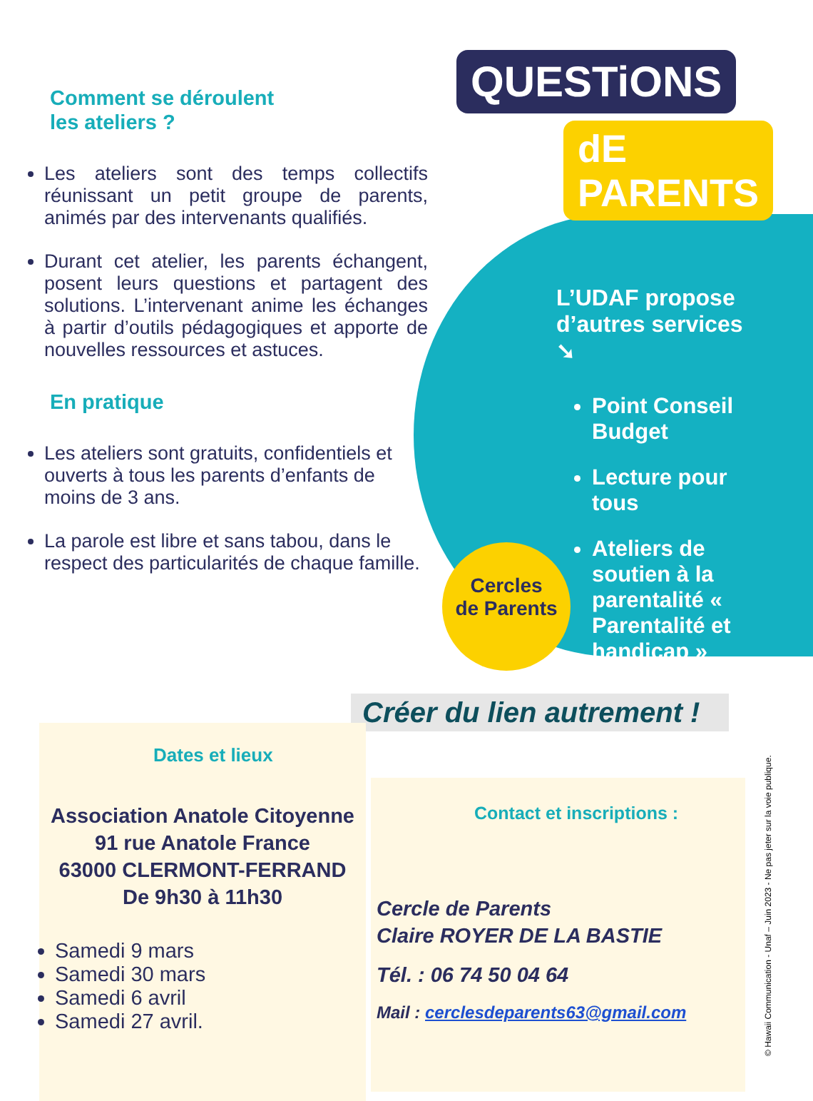Comment se déroulent
les ateliers ?
Les ateliers sont des temps collectifs réunissant un petit groupe de parents, animés par des intervenants qualifiés.
Durant cet atelier, les parents échangent, posent leurs questions et partagent des solutions. L’intervenant anime les échanges à partir d’outils pédagogiques et apporte de nouvelles ressources et astuces.
En pratique
Les ateliers sont gratuits, confidentiels et ouverts à tous les parents d’enfants de moins de 3 ans.
La parole est libre et sans tabou, dans le respect des particularités de chaque famille.
QUESTiONS
dE PARENTS
L’UDAF propose
d’autres services ➘
Point Conseil Budget
Lecture pour tous
Ateliers de soutien à la parentalité « Parentalité et handicap »
Cercles
de Parents
Créer du lien autrement !
Dates et lieux
Association Anatole Citoyenne
91 rue Anatole France
63000 CLERMONT-FERRAND
De 9h30 à 11h30
Samedi 9 mars
Samedi 30 mars
Samedi 6 avril
Samedi 27 avril.
Contact et inscriptions :
Cercle de Parents
Claire ROYER DE LA BASTIE
Tél. : 06 74 50 04 64
Mail : cerclesdeparents63@gmail.com
© Hawaii Communication - Unaf – Juin 2023 - Ne pas jeter sur la voie publique.